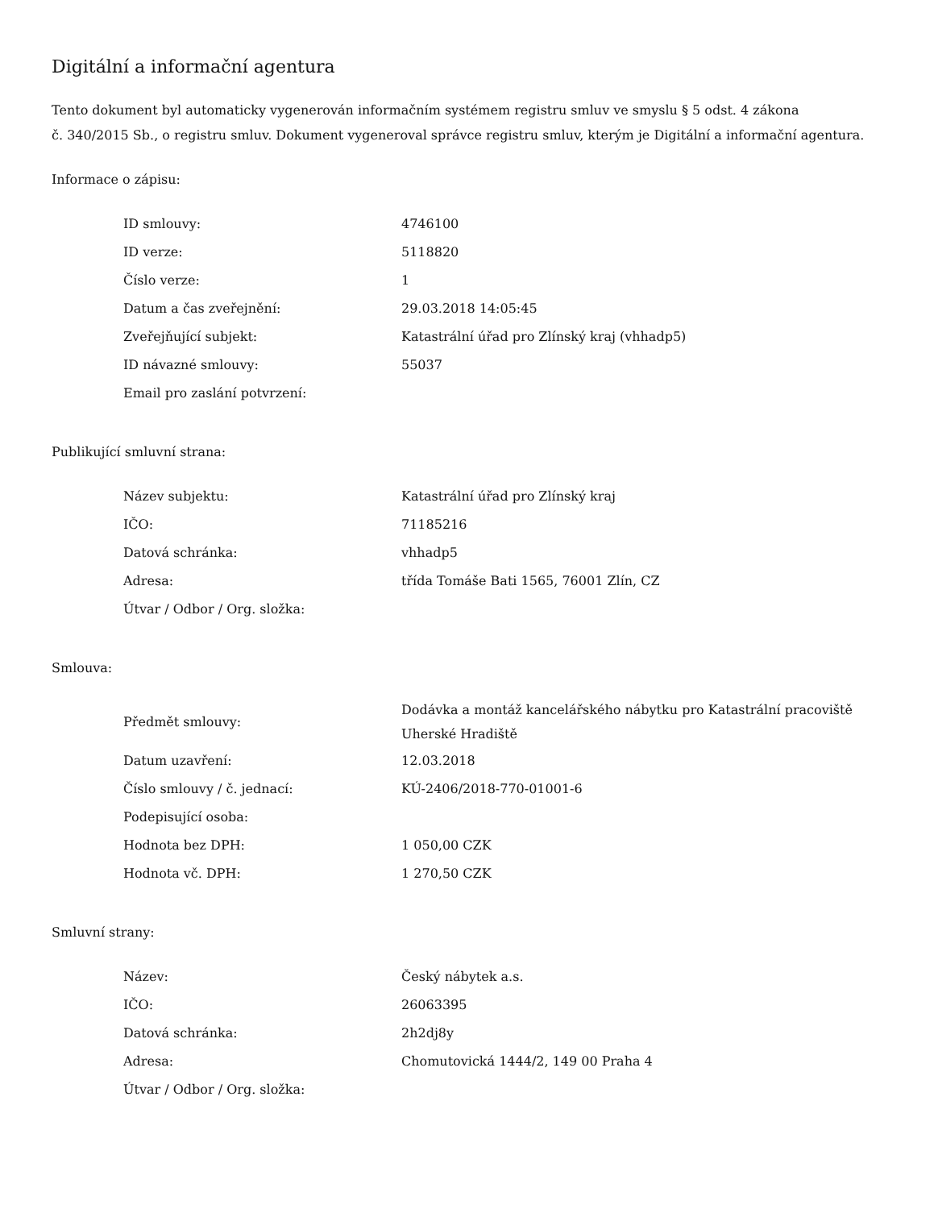Digitální a informační agentura
Tento dokument byl automaticky vygenerován informačním systémem registru smluv ve smyslu § 5 odst. 4 zákona
č. 340/2015 Sb., o registru smluv. Dokument vygeneroval správce registru smluv, kterým je Digitální a informační agentura.
Informace o zápisu:
| ID smlouvy: | 4746100 |
| ID verze: | 5118820 |
| Číslo verze: | 1 |
| Datum a čas zveřejnění: | 29.03.2018 14:05:45 |
| Zveřejňující subjekt: | Katastrální úřad pro Zlínský kraj (vhhadp5) |
| ID návazné smlouvy: | 55037 |
| Email pro zaslání potvrzení: | |
Publikující smluvní strana:
| Název subjektu: | Katastrální úřad pro Zlínský kraj |
| IČO: | 71185216 |
| Datová schránka: | vhhadp5 |
| Adresa: | třída Tomáše Bati 1565, 76001 Zlín, CZ |
| Útvar / Odbor / Org. složka: | |
Smlouva:
| Předmět smlouvy: | Dodávka a montáž kancelářského nábytku pro Katastrální pracoviště Uherské Hradiště |
| Datum uzavření: | 12.03.2018 |
| Číslo smlouvy / č. jednací: | KÚ-2406/2018-770-01001-6 |
| Podepisující osoba: | |
| Hodnota bez DPH: | 1 050,00 CZK |
| Hodnota vč. DPH: | 1 270,50 CZK |
Smluvní strany:
| Název: | Český nábytek a.s. |
| IČO: | 26063395 |
| Datová schránka: | 2h2dj8y |
| Adresa: | Chomutovická 1444/2, 149 00 Praha 4 |
| Útvar / Odbor / Org. složka: | |